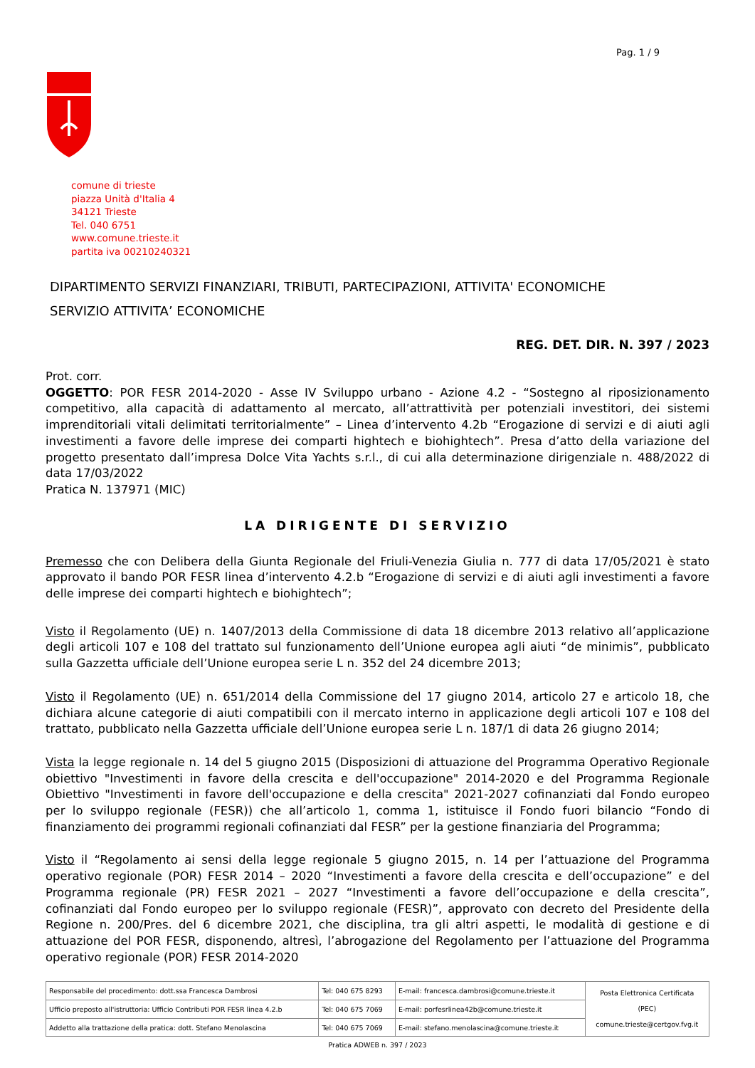Pag. 1 / 9
comune di trieste
piazza Unità d'Italia 4
34121 Trieste
Tel. 040 6751
www.comune.trieste.it
partita iva 00210240321
DIPARTIMENTO SERVIZI FINANZIARI, TRIBUTI, PARTECIPAZIONI, ATTIVITA' ECONOMICHE
SERVIZIO ATTIVITA’ ECONOMICHE
REG. DET. DIR. N. 397 / 2023
Prot. corr.
OGGETTO: POR FESR 2014-2020 - Asse IV Sviluppo urbano - Azione 4.2 - “Sostegno al riposizionamento competitivo, alla capacità di adattamento al mercato, all’attrattività per potenziali investitori, dei sistemi imprenditoriali vitali delimitati territorialmente” – Linea d’intervento 4.2b “Erogazione di servizi e di aiuti agli investimenti a favore delle imprese dei comparti hightech e biohightech”. Presa d’atto della variazione del progetto presentato dall’impresa Dolce Vita Yachts s.r.l., di cui alla determinazione dirigenziale n. 488/2022 di data 17/03/2022
Pratica N. 137971 (MIC)
LA DIRIGENTE DI SERVIZIO
Premesso che con Delibera della Giunta Regionale del Friuli-Venezia Giulia n. 777 di data 17/05/2021 è stato approvato il bando POR FESR linea d’intervento 4.2.b “Erogazione di servizi e di aiuti agli investimenti a favore delle imprese dei comparti hightech e biohightech”;
Visto il Regolamento (UE) n. 1407/2013 della Commissione di data 18 dicembre 2013 relativo all’applicazione degli articoli 107 e 108 del trattato sul funzionamento dell’Unione europea agli aiuti “de minimis”, pubblicato sulla Gazzetta ufficiale dell’Unione europea serie L n. 352 del 24 dicembre 2013;
Visto il Regolamento (UE) n. 651/2014 della Commissione del 17 giugno 2014, articolo 27 e articolo 18, che dichiara alcune categorie di aiuti compatibili con il mercato interno in applicazione degli articoli 107 e 108 del trattato, pubblicato nella Gazzetta ufficiale dell’Unione europea serie L n. 187/1 di data 26 giugno 2014;
Vista la legge regionale n. 14 del 5 giugno 2015 (Disposizioni di attuazione del Programma Operativo Regionale obiettivo "Investimenti in favore della crescita e dell'occupazione" 2014-2020 e del Programma Regionale Obiettivo "Investimenti in favore dell'occupazione e della crescita" 2021-2027 cofinanziati dal Fondo europeo per lo sviluppo regionale (FESR)) che all’articolo 1, comma 1, istituisce il Fondo fuori bilancio “Fondo di finanziamento dei programmi regionali cofinanziati dal FESR” per la gestione finanziaria del Programma;
Visto il “Regolamento ai sensi della legge regionale 5 giugno 2015, n. 14 per l’attuazione del Programma operativo regionale (POR) FESR 2014 – 2020 “Investimenti a favore della crescita e dell’occupazione” e del Programma regionale (PR) FESR 2021 – 2027 “Investimenti a favore dell’occupazione e della crescita”, cofinanziati dal Fondo europeo per lo sviluppo regionale (FESR)”, approvato con decreto del Presidente della Regione n. 200/Pres. del 6 dicembre 2021, che disciplina, tra gli altri aspetti, le modalità di gestione e di attuazione del POR FESR, disponendo, altresì, l’abrogazione del Regolamento per l’attuazione del Programma operativo regionale (POR) FESR 2014-2020
| Responsabile del procedimento: dott.ssa Francesca Dambrosi | Tel: 040 675 8293 | E-mail: francesca.dambrosi@comune.trieste.it | Posta Elettronica Certificata (PEC) comune.trieste@certgov.fvg.it |
| Ufficio preposto all'istruttoria: Ufficio Contributi POR FESR linea 4.2.b | Tel: 040 675 7069 | E-mail: porfesrlinea42b@comune.trieste.it | |
| Addetto alla trattazione della pratica: dott. Stefano Menolascina | Tel: 040 675 7069 | E-mail: stefano.menolascina@comune.trieste.it | |
Pratica ADWEB n. 397 / 2023